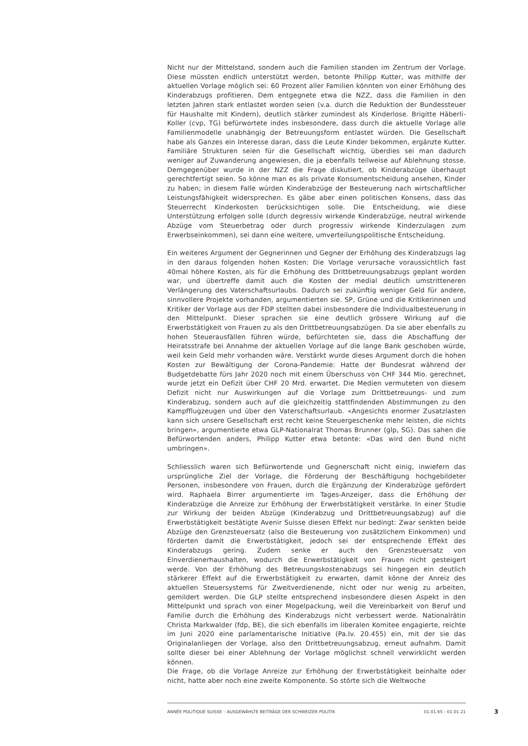Nicht nur der Mittelstand, sondern auch die Familien standen im Zentrum der Vorlage. Diese müssten endlich unterstützt werden, betonte Philipp Kutter, was mithilfe der aktuellen Vorlage möglich sei: 60 Prozent aller Familien könnten von einer Erhöhung des Kinderabzugs profitieren. Dem entgegnete etwa die NZZ, dass die Familien in den letzten Jahren stark entlastet worden seien (v.a. durch die Reduktion der Bundessteuer für Haushalte mit Kindern), deutlich stärker zumindest als Kinderlose. Brigitte Häberli-Koller (cvp, TG) befürwortete indes insbesondere, dass durch die aktuelle Vorlage alle Familienmodelle unabhängig der Betreuungsform entlastet würden. Die Gesellschaft habe als Ganzes ein Interesse daran, dass die Leute Kinder bekommen, ergänzte Kutter. Familiäre Strukturen seien für die Gesellschaft wichtig, überdies sei man dadurch weniger auf Zuwanderung angewiesen, die ja ebenfalls teilweise auf Ablehnung stosse. Demgegenüber wurde in der NZZ die Frage diskutiert, ob Kinderabzüge überhaupt gerechtfertigt seien. So könne man es als private Konsumentscheidung ansehen, Kinder zu haben; in diesem Falle würden Kinderabzüge der Besteuerung nach wirtschaftlicher Leistungsfähigkeit widersprechen. Es gäbe aber einen politischen Konsens, dass das Steuerrecht Kinderkosten berücksichtigen solle. Die Entscheidung, wie diese Unterstützung erfolgen solle (durch degressiv wirkende Kinderabzüge, neutral wirkende Abzüge vom Steuerbetrag oder durch progressiv wirkende Kinderzulagen zum Erwerbseinkommen), sei dann eine weitere, umverteilungspolitische Entscheidung.
Ein weiteres Argument der Gegnerinnen und Gegner der Erhöhung des Kinderabzugs lag in den daraus folgenden hohen Kosten: Die Vorlage verursache voraussichtlich fast 40mal höhere Kosten, als für die Erhöhung des Drittbetreuungsabzugs geplant worden war, und übertreffe damit auch die Kosten der medial deutlich umstritteneren Verlängerung des Vaterschaftsurlaubs. Dadurch sei zukünftig weniger Geld für andere, sinnvollere Projekte vorhanden, argumentierten sie. SP, Grüne und die Kritikerinnen und Kritiker der Vorlage aus der FDP stellten dabei insbesondere die Individualbesteuerung in den Mittelpunkt. Dieser sprachen sie eine deutlich grössere Wirkung auf die Erwerbstätigkeit von Frauen zu als den Drittbetreuungsabzügen. Da sie aber ebenfalls zu hohen Steuerausfällen führen würde, befürchteten sie, dass die Abschaffung der Heiratsstrafe bei Annahme der aktuellen Vorlage auf die lange Bank geschoben würde, weil kein Geld mehr vorhanden wäre. Verstärkt wurde dieses Argument durch die hohen Kosten zur Bewältigung der Corona-Pandemie: Hatte der Bundesrat während der Budgetdebatte fürs Jahr 2020 noch mit einem Überschuss von CHF 344 Mio. gerechnet, wurde jetzt ein Defizit über CHF 20 Mrd. erwartet. Die Medien vermuteten von diesem Defizit nicht nur Auswirkungen auf die Vorlage zum Drittbetreuungs- und zum Kinderabzug, sondern auch auf die gleichzeitig stattfindenden Abstimmungen zu den Kampfflugzeugen und über den Vaterschaftsurlaub. «Angesichts enormer Zusatzlasten kann sich unsere Gesellschaft erst recht keine Steuergeschenke mehr leisten, die nichts bringen», argumentierte etwa GLP-Nationalrat Thomas Brunner (glp, SG). Das sahen die Befürwortenden anders, Philipp Kutter etwa betonte: «Das wird den Bund nicht umbringen».
Schliesslich waren sich Befürwortende und Gegnerschaft nicht einig, inwiefern das ursprüngliche Ziel der Vorlage, die Förderung der Beschäftigung hochgebildeter Personen, insbesondere von Frauen, durch die Ergänzung der Kinderabzüge gefördert wird. Raphaela Birrer argumentierte im Tages-Anzeiger, dass die Erhöhung der Kinderabzüge die Anreize zur Erhöhung der Erwerbstätigkeit verstärke. In einer Studie zur Wirkung der beiden Abzüge (Kinderabzug und Drittbetreuungsabzug) auf die Erwerbstätigkeit bestätigte Avenir Suisse diesen Effekt nur bedingt: Zwar senkten beide Abzüge den Grenzsteuersatz (also die Besteuerung von zusätzlichem Einkommen) und förderten damit die Erwerbstätigkeit, jedoch sei der entsprechende Effekt des Kinderabzugs gering. Zudem senke er auch den Grenzsteuersatz von Einverdienerhaushalten, wodurch die Erwerbstätigkeit von Frauen nicht gesteigert werde. Von der Erhöhung des Betreuungskostenabzugs sei hingegen ein deutlich stärkerer Effekt auf die Erwerbstätigkeit zu erwarten, damit könne der Anreiz des aktuellen Steuersystems für Zweitverdienende, nicht oder nur wenig zu arbeiten, gemildert werden. Die GLP stellte entsprechend insbesondere diesen Aspekt in den Mittelpunkt und sprach von einer Mogelpackung, weil die Vereinbarkeit von Beruf und Familie durch die Erhöhung des Kinderabzugs nicht verbessert werde. Nationalrätin Christa Markwalder (fdp, BE), die sich ebenfalls im liberalen Komitee engagierte, reichte im Juni 2020 eine parlamentarische Initiative (Pa.Iv. 20.455) ein, mit der sie das Originalanliegen der Vorlage, also den Drittbetreuungsabzug, erneut aufnahm. Damit sollte dieser bei einer Ablehnung der Vorlage möglichst schnell verwirklicht werden können.
Die Frage, ob die Vorlage Anreize zur Erhöhung der Erwerbstätigkeit beinhalte oder nicht, hatte aber noch eine zweite Komponente. So störte sich die Weltwoche
ANNÉE POLITIQUE SUISSE – AUSGEWÄHLTE BEITRÄGE DER SCHWEIZER POLITIK 01.01.65 - 01.01.21
3